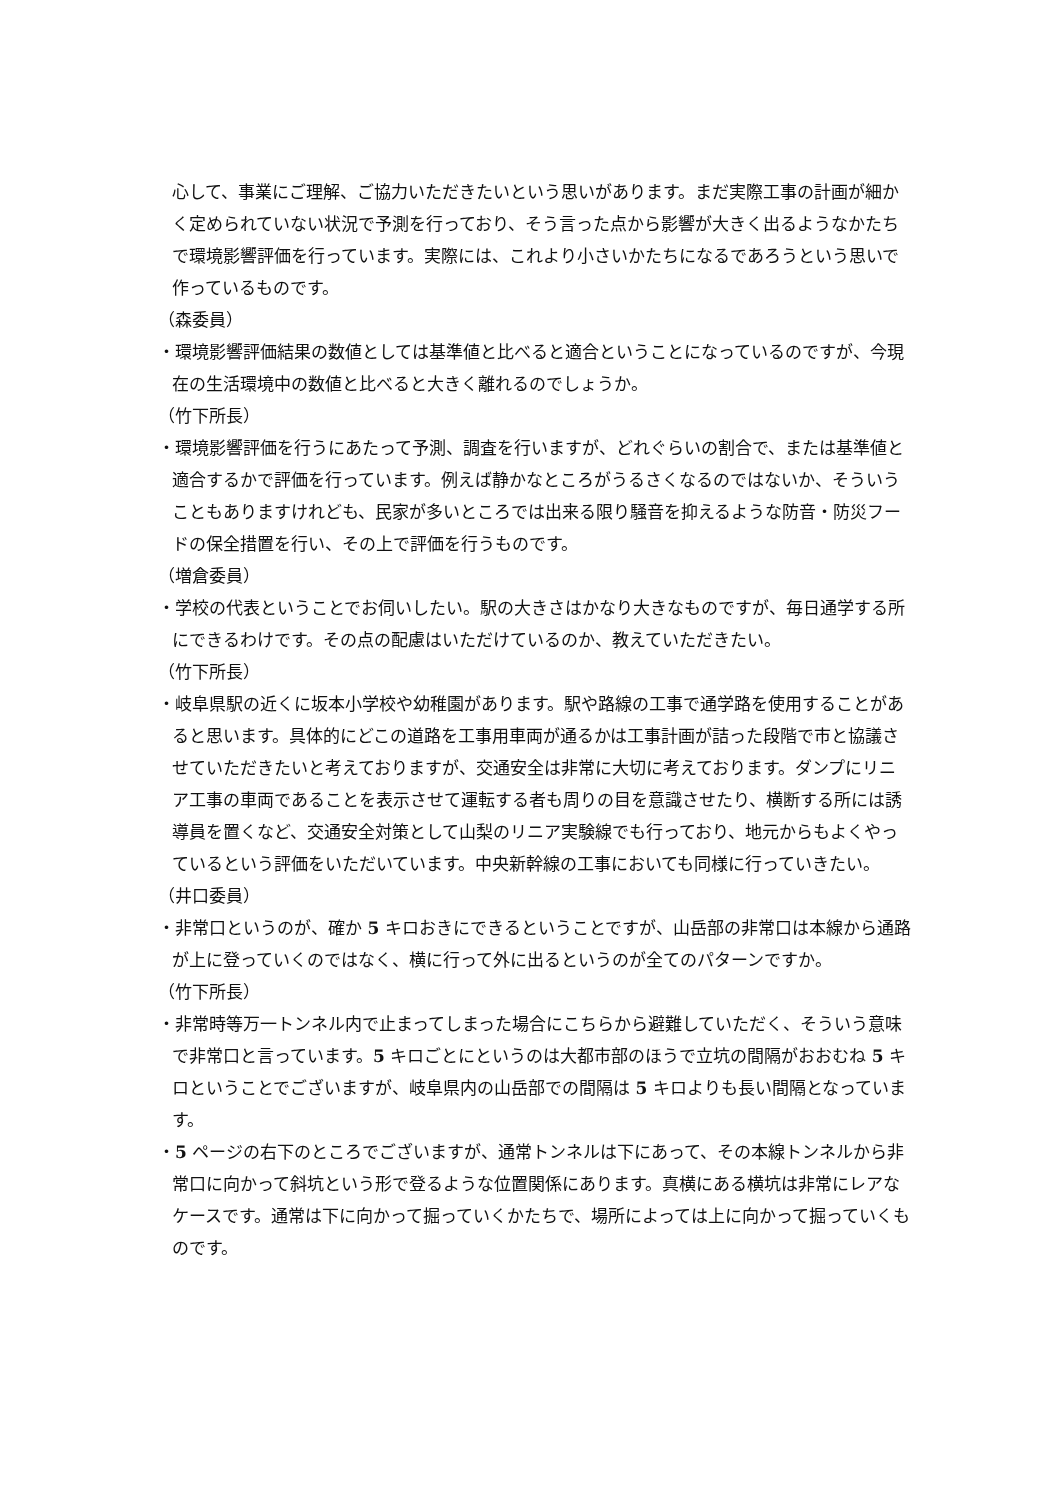心して、事業にご理解、ご協力いただきたいという思いがあります。まだ実際工事の計画が細かく定められていない状況で予測を行っており、そう言った点から影響が大きく出るようなかたちで環境影響評価を行っています。実際には、これより小さいかたちになるであろうという思いで作っているものです。
（森委員）
・環境影響評価結果の数値としては基準値と比べると適合ということになっているのですが、今現在の生活環境中の数値と比べると大きく離れるのでしょうか。
（竹下所長）
・環境影響評価を行うにあたって予測、調査を行いますが、どれぐらいの割合で、または基準値と適合するかで評価を行っています。例えば静かなところがうるさくなるのではないか、そういうこともありますけれども、民家が多いところでは出来る限り騒音を抑えるような防音・防災フードの保全措置を行い、その上で評価を行うものです。
（増倉委員）
・学校の代表ということでお伺いしたい。駅の大きさはかなり大きなものですが、毎日通学する所にできるわけです。その点の配慮はいただけているのか、教えていただきたい。
（竹下所長）
・岐阜県駅の近くに坂本小学校や幼稚園があります。駅や路線の工事で通学路を使用することがあると思います。具体的にどこの道路を工事用車両が通るかは工事計画が詰った段階で市と協議させていただきたいと考えておりますが、交通安全は非常に大切に考えております。ダンプにリニア工事の車両であることを表示させて運転する者も周りの目を意識させたり、横断する所には誘導員を置くなど、交通安全対策として山梨のリニア実験線でも行っており、地元からもよくやっているという評価をいただいています。中央新幹線の工事においても同様に行っていきたい。
（井口委員）
・非常口というのが、確か 5 キロおきにできるということですが、山岳部の非常口は本線から通路が上に登っていくのではなく、横に行って外に出るというのが全てのパターンですか。
（竹下所長）
・非常時等万一トンネル内で止まってしまった場合にこちらから避難していただく、そういう意味で非常口と言っています。5 キロごとにというのは大都市部のほうで立坑の間隔がおおむね 5 キロということでございますが、岐阜県内の山岳部での間隔は 5 キロよりも長い間隔となっています。
・5 ページの右下のところでございますが、通常トンネルは下にあって、その本線トンネルから非常口に向かって斜坑という形で登るような位置関係にあります。真横にある横坑は非常にレアなケースです。通常は下に向かって掘っていくかたちで、場所によっては上に向かって掘っていくものです。